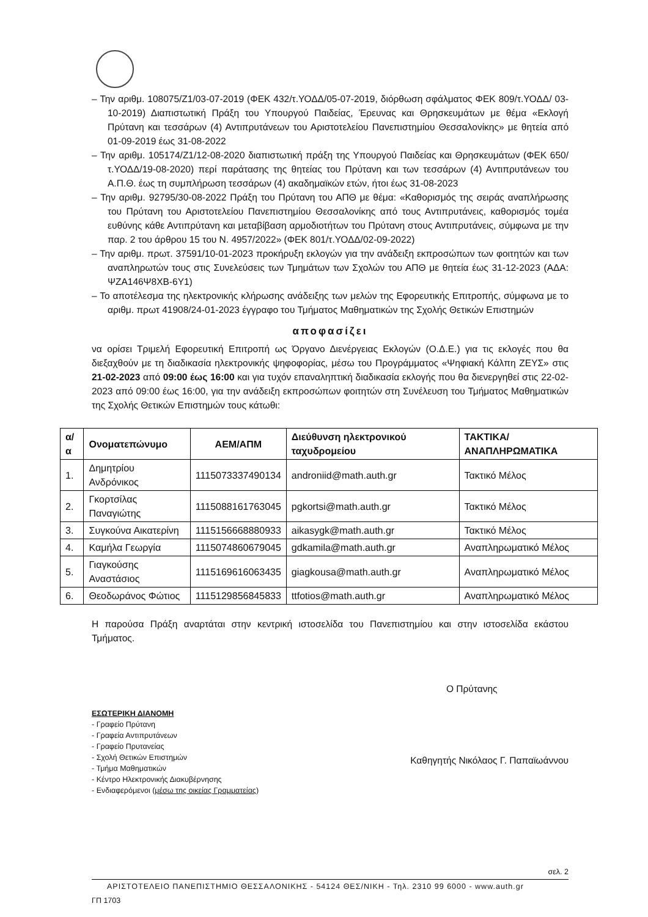– Την αριθμ. 108075/Ζ1/03-07-2019 (ΦΕΚ 432/τ.ΥΟΔΔ/05-07-2019, διόρθωση σφάλματος ΦΕΚ 809/τ.ΥΟΔΔ/ 03-10-2019) Διαπιστωτική Πράξη του Υπουργού Παιδείας, Έρευνας και Θρησκευμάτων με θέμα «Εκλογή Πρύτανη και τεσσάρων (4) Αντιπρυτάνεων του Αριστοτελείου Πανεπιστημίου Θεσσαλονίκης» με θητεία από 01-09-2019 έως 31-08-2022
– Την αριθμ. 105174/Ζ1/12-08-2020 διαπιστωτική πράξη της Υπουργού Παιδείας και Θρησκευμάτων (ΦΕΚ 650/τ.ΥΟΔΔ/19-08-2020) περί παράτασης της θητείας του Πρύτανη και των τεσσάρων (4) Αντιπρυτάνεων του Α.Π.Θ. έως τη συμπλήρωση τεσσάρων (4) ακαδημαϊκών ετών, ήτοι έως 31-08-2023
– Την αριθμ. 92795/30-08-2022 Πράξη του Πρύτανη του ΑΠΘ με θέμα: «Καθορισμός της σειράς αναπλήρωσης του Πρύτανη του Αριστοτελείου Πανεπιστημίου Θεσσαλονίκης από τους Αντιπρυτάνεις, καθορισμός τομέα ευθύνης κάθε Αντιπρύτανη και μεταβίβαση αρμοδιοτήτων του Πρύτανη στους Αντιπρυτάνεις, σύμφωνα με την παρ. 2 του άρθρου 15 του Ν. 4957/2022» (ΦΕΚ 801/τ.ΥΟΔΔ/02-09-2022)
– Την αριθμ. πρωτ. 37591/10-01-2023 προκήρυξη εκλογών για την ανάδειξη εκπροσώπων των φοιτητών και των αναπληρωτών τους στις Συνελεύσεις των Τμημάτων των Σχολών του ΑΠΘ με θητεία έως 31-12-2023 (ΑΔΑ: ΨΖΑ146Ψ8ΧΒ-6Υ1)
– Το αποτέλεσμα της ηλεκτρονικής κλήρωσης ανάδειξης των μελών της Εφορευτικής Επιτροπής, σύμφωνα με το αριθμ. πρωτ 41908/24-01-2023 έγγραφο του Τμήματος Μαθηματικών της Σχολής Θετικών Επιστημών
αποφασίζει
να ορίσει Τριμελή Εφορευτική Επιτροπή ως Όργανο Διενέργειας Εκλογών (Ο.Δ.Ε.) για τις εκλογές που θα διεξαχθούν με τη διαδικασία ηλεκτρονικής ψηφοφορίας, μέσω του Προγράμματος «Ψηφιακή Κάλπη ΖΕΥΣ» στις 21-02-2023 από 09:00 έως 16:00 και για τυχόν επαναληπτική διαδικασία εκλογής που θα διενεργηθεί στις 22-02-2023 από 09:00 έως 16:00, για την ανάδειξη εκπροσώπων φοιτητών στη Συνέλευση του Τμήματος Μαθηματικών της Σχολής Θετικών Επιστημών τους κάτωθι:
| α/α | Ονοματεπώνυμο | ΑΕΜ/ΑΠΜ | Διεύθυνση ηλεκτρονικού ταχυδρομείου | ΤΑΚΤΙΚΑ/ ΑΝΑΠΛΗΡΩΜΑΤΙΚΑ |
| --- | --- | --- | --- | --- |
| 1. | Δημητρίου Ανδρόνικος | 1115073337490134 | androniid@math.auth.gr | Τακτικό Μέλος |
| 2. | Γκορτσίλας Παναγιώτης | 1115088161763045 | pgkortsi@math.auth.gr | Τακτικό Μέλος |
| 3. | Συγκούνα Αικατερίνη | 1115156668880933 | aikasygk@math.auth.gr | Τακτικό Μέλος |
| 4. | Καμήλα Γεωργία | 1115074860679045 | gdkamila@math.auth.gr | Αναπληρωματικό Μέλος |
| 5. | Γιαγκούσης Αναστάσιος | 1115169616063435 | giagkousa@math.auth.gr | Αναπληρωματικό Μέλος |
| 6. | Θεοδωράνος Φώτιος | 1115129856845833 | ttfotios@math.auth.gr | Αναπληρωματικό Μέλος |
Η παρούσα Πράξη αναρτάται στην κεντρική ιστοσελίδα του Πανεπιστημίου και στην ιστοσελίδα εκάστου Τμήματος.
Ο Πρύτανης
ΕΣΩΤΕΡΙΚΗ ΔΙΑΝΟΜΗ
- Γραφείο Πρύτανη
- Γραφεία Αντιπρυτάνεων
- Γραφείο Πρυτανείας
- Σχολή Θετικών Επιστημών
- Τμήμα Μαθηματικών
- Κέντρο Ηλεκτρονικής Διακυβέρνησης
- Ενδιαφερόμενοι (μέσω της οικείας Γραμματείας)
Καθηγητής Νικόλαος Γ. Παπαϊωάννου
σελ. 2
ΑΡΙΣΤΟΤΕΛΕΙΟ ΠΑΝΕΠΙΣΤΗΜΙΟ ΘΕΣΣΑΛΟΝΙΚΗΣ - 54124 ΘΕΣ/ΝΙΚΗ - Τηλ. 2310 99 6000 - www.auth.gr
ΓΠ 1703